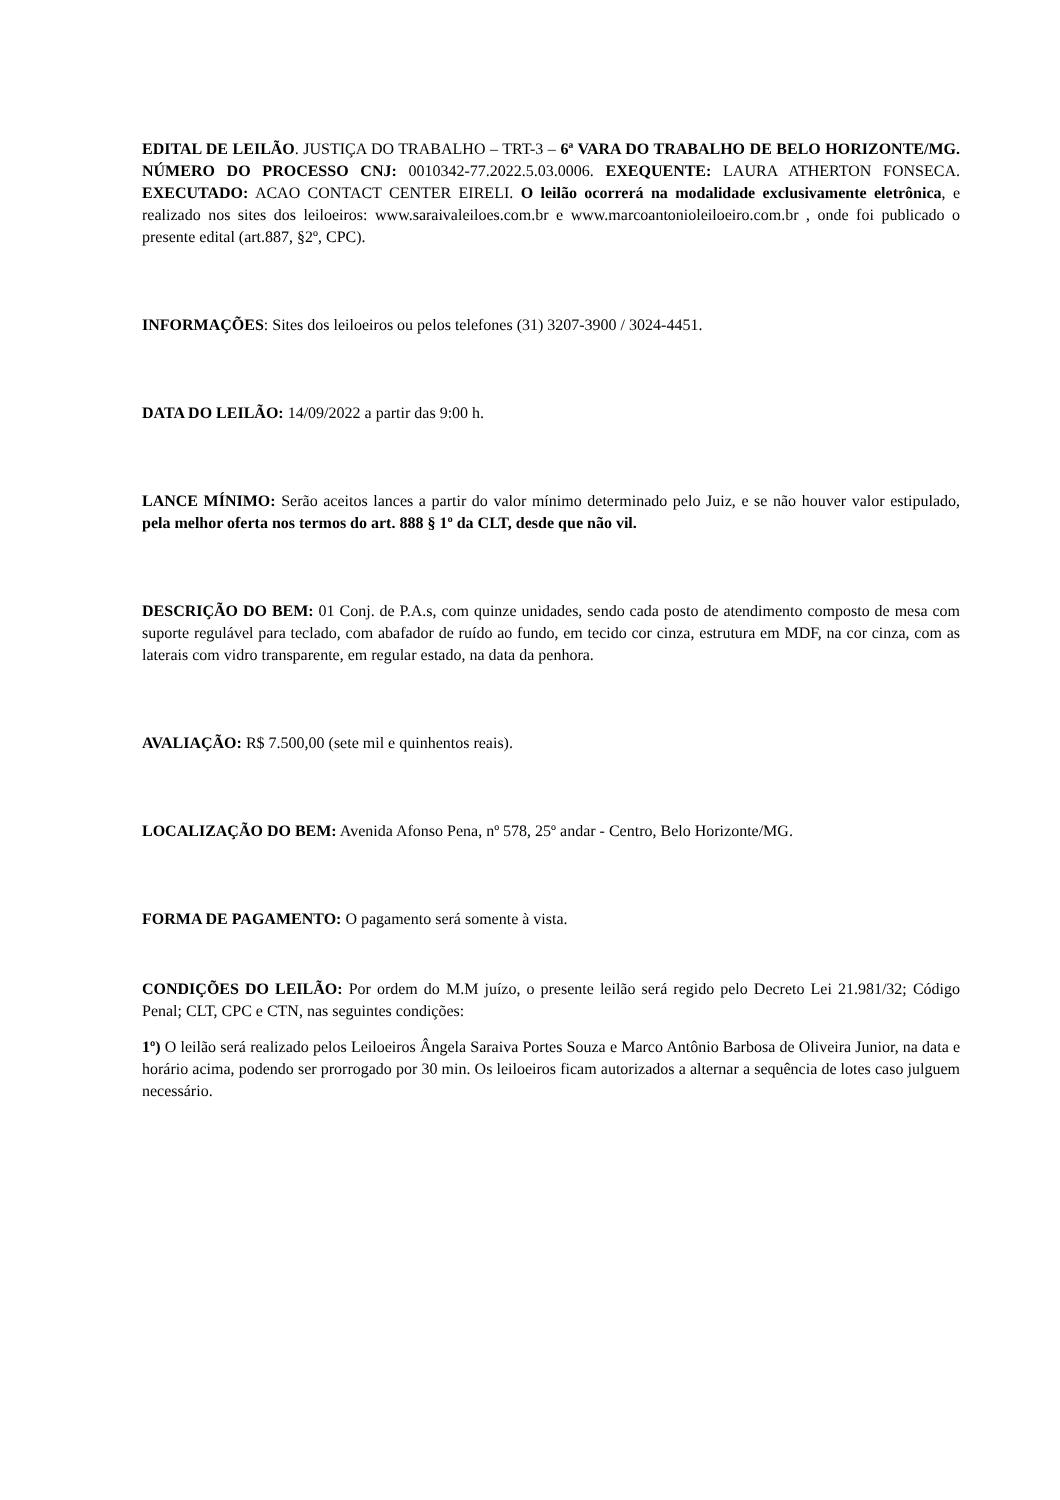EDITAL DE LEILÃO. JUSTIÇA DO TRABALHO – TRT-3 – 6ª VARA DO TRABALHO DE BELO HORIZONTE/MG. NÚMERO DO PROCESSO CNJ: 0010342-77.2022.5.03.0006. EXEQUENTE: LAURA ATHERTON FONSECA. EXECUTADO: ACAO CONTACT CENTER EIRELI. O leilão ocorrerá na modalidade exclusivamente eletrônica, e realizado nos sites dos leiloeiros: www.saraivaleiloes.com.br e www.marcoantonioleiloeiro.com.br , onde foi publicado o presente edital (art.887, §2º, CPC).
INFORMAÇÕES: Sites dos leiloeiros ou pelos telefones (31) 3207-3900 / 3024-4451.
DATA DO LEILÃO: 14/09/2022 a partir das 9:00 h.
LANCE MÍNIMO: Serão aceitos lances a partir do valor mínimo determinado pelo Juiz, e se não houver valor estipulado, pela melhor oferta nos termos do art. 888 § 1º da CLT, desde que não vil.
DESCRIÇÃO DO BEM: 01 Conj. de P.A.s, com quinze unidades, sendo cada posto de atendimento composto de mesa com suporte regulável para teclado, com abafador de ruído ao fundo, em tecido cor cinza, estrutura em MDF, na cor cinza, com as laterais com vidro transparente, em regular estado, na data da penhora.
AVALIAÇÃO: R$ 7.500,00 (sete mil e quinhentos reais).
LOCALIZAÇÃO DO BEM: Avenida Afonso Pena, nº 578, 25º andar - Centro, Belo Horizonte/MG.
FORMA DE PAGAMENTO: O pagamento será somente à vista.
CONDIÇÕES DO LEILÃO: Por ordem do M.M juízo, o presente leilão será regido pelo Decreto Lei 21.981/32; Código Penal; CLT, CPC e CTN, nas seguintes condições:
1º) O leilão será realizado pelos Leiloeiros Ângela Saraiva Portes Souza e Marco Antônio Barbosa de Oliveira Junior, na data e horário acima, podendo ser prorrogado por 30 min. Os leiloeiros ficam autorizados a alternar a sequência de lotes caso julguem necessário.